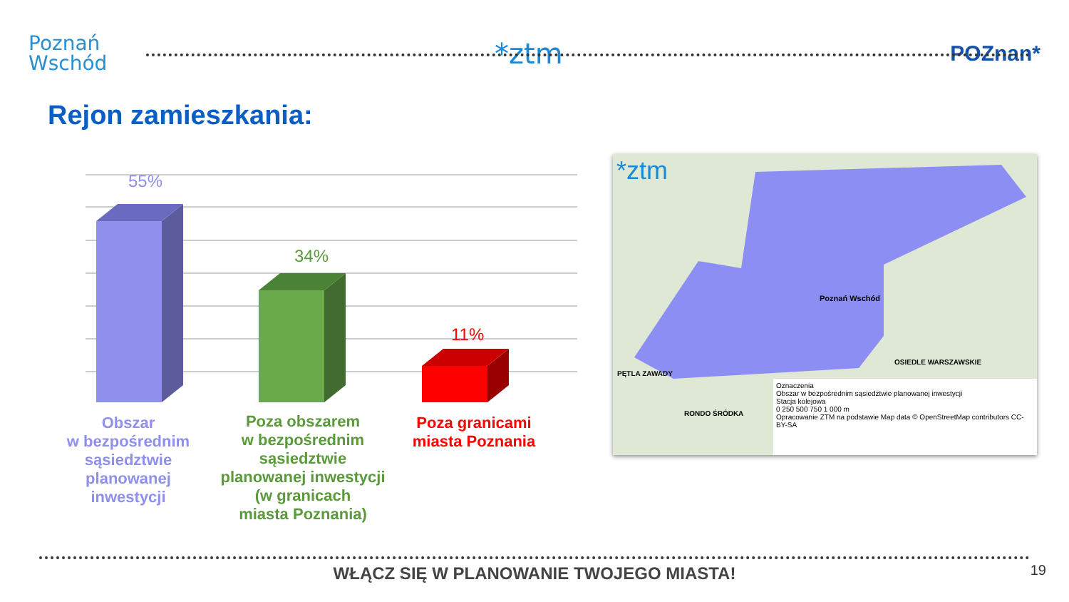Poznań
Wschód
*ztm
POZnan*
Rejon zamieszkania:
55%
34%
11%
Obszar
w bezpośrednim sąsiedztwie planowanej inwestycji
Poza obszarem
w bezpośrednim sąsiedztwie planowanej inwestycji (w granicach
miasta Poznania)
Poza granicami miasta Poznania
*ztm
Poznań Wschód
OSIEDLE WARSZAWSKIE
PĘTLA ZAWADY
RONDO ŚRÓDKA
Oznaczenia
Obszar w bezpośrednim sąsiedztwie planowanej inwestycji
Stacja kolejowa
0 250 500 750 1 000 m
Opracowanie ZTM na podstawie Map data © OpenStreetMap contributors CC-BY-SA
WŁĄCZ SIĘ W PLANOWANIE TWOJEGO MIASTA!
19